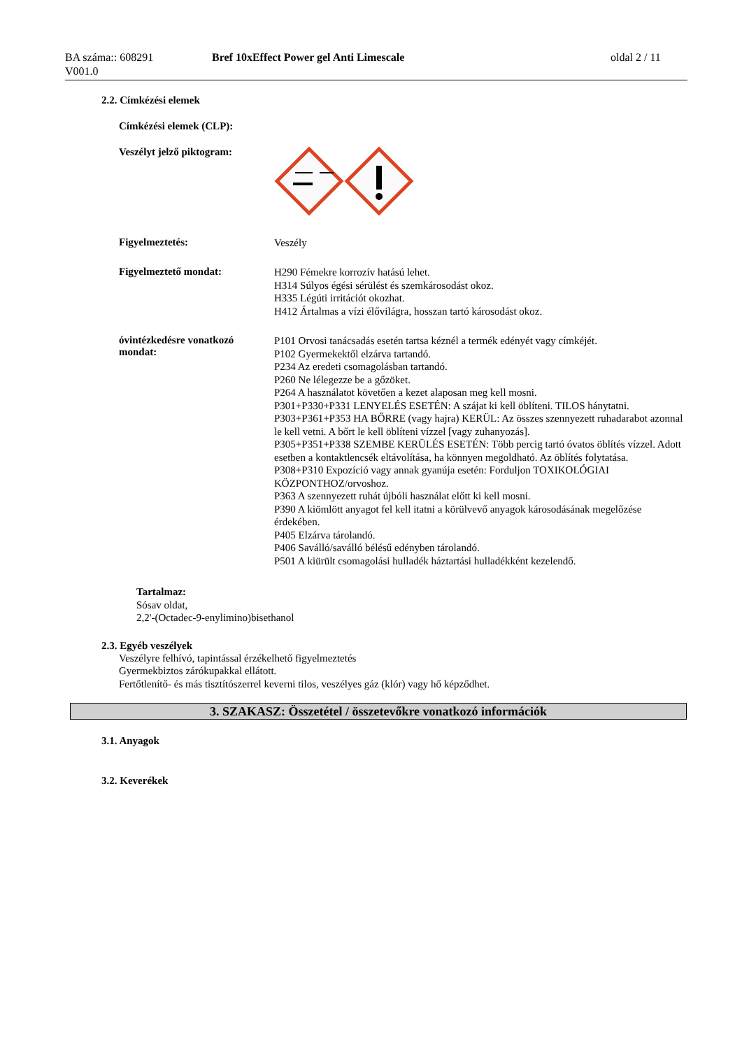BA száma:: 608291
V001.0
Bref 10xEffect Power gel Anti Limescale
oldal 2 / 11
2.2. Címkézési elemek
Címkézési elemek (CLP):
Veszélyt jelző piktogram:
Figyelmeztetés:
Veszély
Figyelmeztető mondat:
H290 Fémekre korrozív hatású lehet.
H314 Súlyos égési sérülést és szemkárosodást okoz.
H335 Légúti irritációt okozhat.
H412 Ártalmas a vízi élővilágra, hosszan tartó károsodást okoz.
óvintézkedésre vonatkozó mondat:
P101 Orvosi tanácsadás esetén tartsa kéznél a termék edényét vagy címkéjét.
P102 Gyermekektől elzárva tartandó.
P234 Az eredeti csomagolásban tartandó.
P260 Ne lélegezze be a gőzöket.
P264 A használatot követően a kezet alaposan meg kell mosni.
P301+P330+P331 LENYELÉS ESETÉN: A szájat ki kell öblíteni. TILOS hánytatni.
P303+P361+P353 HA BŐRRE (vagy hajra) KERÜL: Az összes szennyezett ruhadarabot azonnal le kell vetni. A bőrt le kell öblíteni vízzel [vagy zuhanyozás].
P305+P351+P338 SZEMBE KERÜLÉS ESETÉN: Több percig tartó óvatos öblítés vízzel. Adott esetben a kontaktlencsék eltávolítása, ha könnyen megoldható. Az öblítés folytatása.
P308+P310 Expozíció vagy annak gyanúja esetén: Forduljon TOXIKOLÓGIAI KÖZPONTHOZ/orvoshoz.
P363 A szennyezett ruhát újbóli használat előtt ki kell mosni.
P390 A kiömlött anyagot fel kell itatni a körülvevő anyagok károsodásának megelőzése érdekében.
P405 Elzárva tárolandó.
P406 Saválló/saválló bélésű edényben tárolandó.
P501 A kiürült csomagolási hulladék háztartási hulladékként kezelendő.
Tartalmaz:
Sósav oldat,
2,2'-(Octadec-9-enylimino)bisethanol
2.3. Egyéb veszélyek
Veszélyre felhívó, tapintással érzékelhető figyelmeztetés
Gyermekbiztos zárókupakkal ellátott.
Fertőtlenítő- és más tisztítószerrel keverni tilos, veszélyes gáz (klór) vagy hő képződhet.
3. SZAKASZ: Összetétel / összetevőkre vonatkozó információk
3.1. Anyagok
3.2. Keverékek